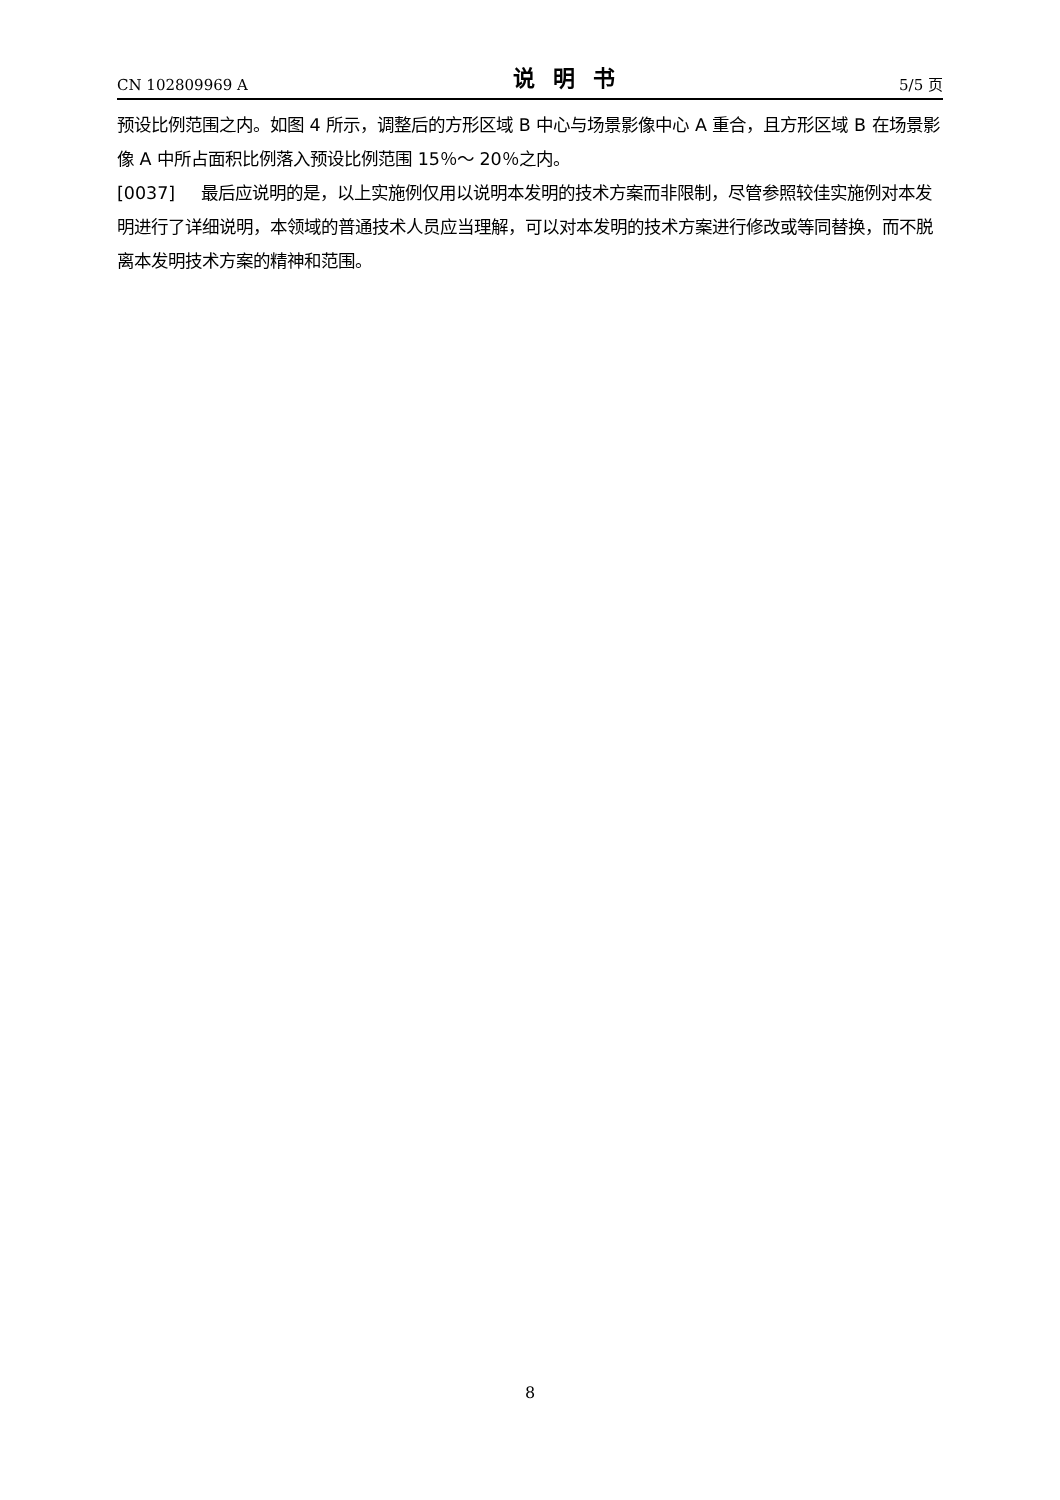CN 102809969 A 说明书 5/5 页
预设比例范围之内。如图 4 所示，调整后的方形区域 B 中心与场景影像中心 A 重合，且方形区域 B 在场景影像 A 中所占面积比例落入预设比例范围 15％～ 20％之内。
[0037] 最后应说明的是，以上实施例仅用以说明本发明的技术方案而非限制，尽管参照较佳实施例对本发明进行了详细说明，本领域的普通技术人员应当理解，可以对本发明的技术方案进行修改或等同替换，而不脱离本发明技术方案的精神和范围。
8